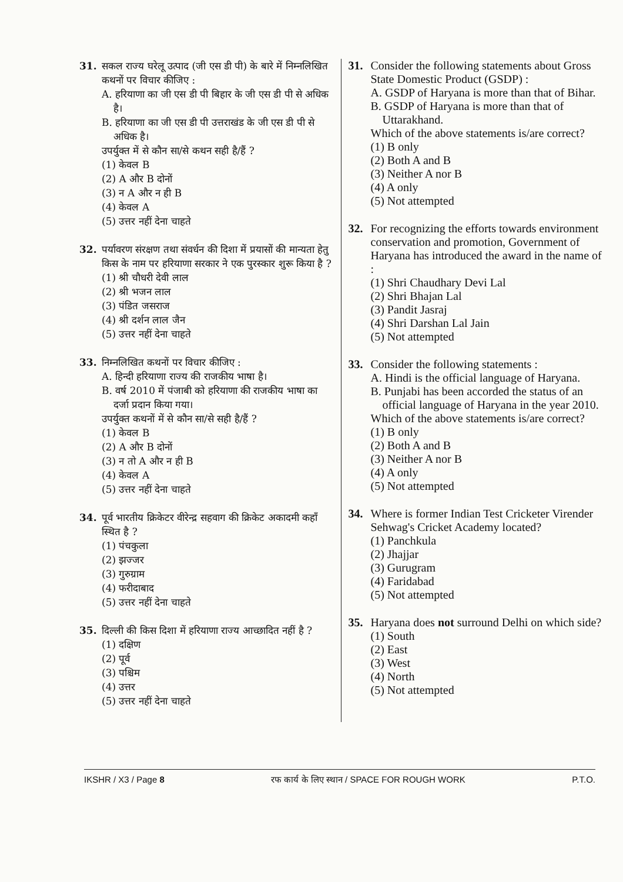31. सकल राज्य घरेलू उत्पाद (जी एस डी पी) के बारे में निम्नलिखित कथनों पर विचार कीजिए :
A. हरियाणा का जी एस डी पी बिहार के जी एस डी पी से अधिक है।
B. हरियाणा का जी एस डी पी उत्तराखंड के जी एस डी पी से अधिक है।
उपर्युक्त में से कौन सा/से कथन सही है/हैं ?
(1) केवल B
(2) A और B दोनों
(3) न A और न ही B
(4) केवल A
(5) उत्तर नहीं देना चाहते
32. पर्यावरण संरक्षण तथा संवर्धन की दिशा में प्रयासों की मान्यता हेतु किस के नाम पर हरियाणा सरकार ने एक पुरस्कार शुरू किया है ?
(1) श्री चौधरी देवी लाल
(2) श्री भजन लाल
(3) पंडित जसराज
(4) श्री दर्शन लाल जैन
(5) उत्तर नहीं देना चाहते
33. निम्नलिखित कथनों पर विचार कीजिए :
A. हिन्दी हरियाणा राज्य की राजकीय भाषा है।
B. वर्ष 2010 में पंजाबी को हरियाणा की राजकीय भाषा का दर्जा प्रदान किया गया।
उपर्युक्त कथनों में से कौन सा/से सही है/हैं ?
(1) केवल B
(2) A और B दोनों
(3) न तो A और न ही B
(4) केवल A
(5) उत्तर नहीं देना चाहते
34. पूर्व भारतीय क्रिकेटर वीरेन्द्र सहवाग की क्रिकेट अकादमी कहाँ स्थित है ?
(1) पंचकुला
(2) झज्जर
(3) गुरुग्राम
(4) फरीदाबाद
(5) उत्तर नहीं देना चाहते
35. दिल्ली की किस दिशा में हरियाणा राज्य आच्छादित नहीं है ?
(1) दक्षिण
(2) पूर्व
(3) पश्चिम
(4) उत्तर
(5) उत्तर नहीं देना चाहते
31. Consider the following statements about Gross State Domestic Product (GSDP) :
A. GSDP of Haryana is more than that of Bihar.
B. GSDP of Haryana is more than that of Uttarakhand.
Which of the above statements is/are correct?
(1) B only
(2) Both A and B
(3) Neither A nor B
(4) A only
(5) Not attempted
32. For recognizing the efforts towards environment conservation and promotion, Government of Haryana has introduced the award in the name of :
(1) Shri Chaudhary Devi Lal
(2) Shri Bhajan Lal
(3) Pandit Jasraj
(4) Shri Darshan Lal Jain
(5) Not attempted
33. Consider the following statements :
A. Hindi is the official language of Haryana.
B. Punjabi has been accorded the status of an official language of Haryana in the year 2010.
Which of the above statements is/are correct?
(1) B only
(2) Both A and B
(3) Neither A nor B
(4) A only
(5) Not attempted
34. Where is former Indian Test Cricketer Virender Sehwag's Cricket Academy located?
(1) Panchkula
(2) Jhajjar
(3) Gurugram
(4) Faridabad
(5) Not attempted
35. Haryana does not surround Delhi on which side?
(1) South
(2) East
(3) West
(4) North
(5) Not attempted
IKSHR / X3 / Page 8 रफ कार्य के लिए स्थान / SPACE FOR ROUGH WORK P.T.O.